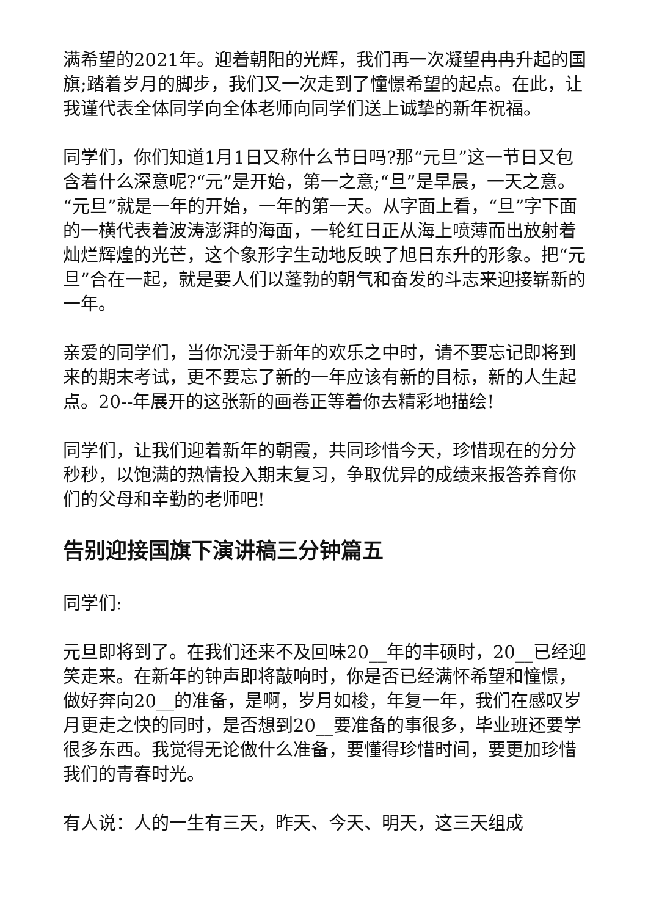满希望的2021年。迎着朝阳的光辉，我们再一次凝望冉冉升起的国旗;踏着岁月的脚步，我们又一次走到了憧憬希望的起点。在此，让我谨代表全体同学向全体老师向同学们送上诚挚的新年祝福。
同学们，你们知道1月1日又称什么节日吗?那“元旦”这一节日又包含着什么深意呢?“元”是开始，第一之意;“旦”是早晨，一天之意。“元旦”就是一年的开始，一年的第一天。从字面上看，“旦”字下面的一横代表着波涛澎湃的海面，一轮红日正从海上喷薄而出放射着灿烂辉煌的光芒，这个象形字生动地反映了旭日东升的形象。把“元旦”合在一起，就是要人们以蓬勃的朝气和奋发的斗志来迎接崭新的一年。
亲爱的同学们，当你沉浸于新年的欢乐之中时，请不要忘记即将到来的期末考试，更不要忘了新的一年应该有新的目标，新的人生起点。20--年展开的这张新的画卷正等着你去精彩地描绘!
同学们，让我们迎着新年的朝霞，共同珍惜今天，珍惜现在的分分秒秒，以饱满的热情投入期末复习，争取优异的成绩来报答养育你们的父母和辛勤的老师吧!
告别迎接国旗下演讲稿三分钟篇五
同学们:
元旦即将到了。在我们还来不及回味20__年的丰硕时，20__已经迎笑走来。在新年的钟声即将敲响时，你是否已经满怀希望和憧憬，做好奔向20__的准备，是啊，岁月如梭，年复一年，我们在感叹岁月更走之快的同时，是否想到20__要准备的事很多，毕业班还要学很多东西。我觉得无论做什么准备，要懂得珍惜时间，要更加珍惜我们的青春时光。
有人说：人的一生有三天，昨天、今天、明天，这三天组成